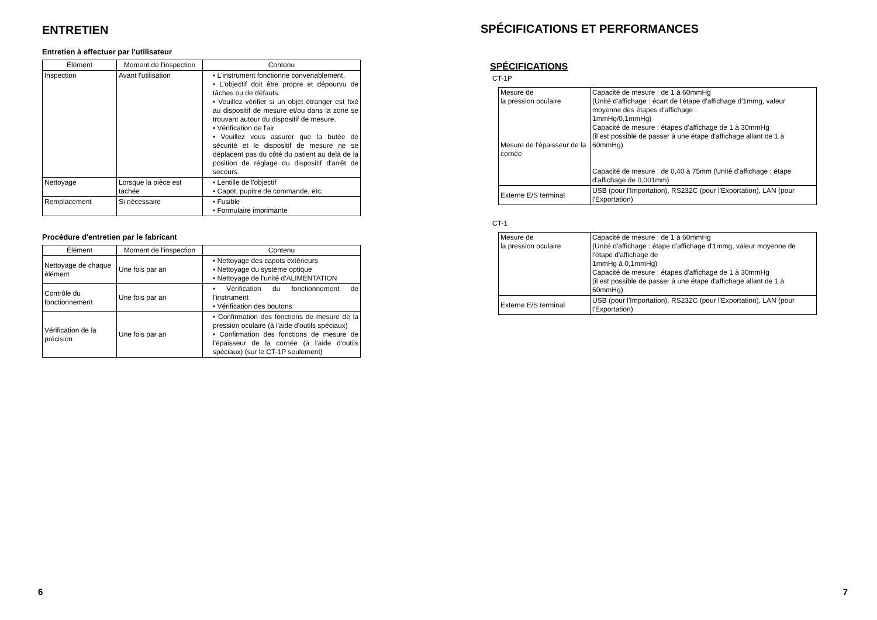ENTRETIEN
Entretien à effectuer par l'utilisateur
| Élément | Moment de l'inspection | Contenu |
| --- | --- | --- |
| Inspection | Avant l'utilisation | • L'instrument fonctionne convenablement. • L'objectif doit être propre et dépourvu de tâches ou de défauts. • Veuillez vérifier si un objet étranger est fixé au dispositif de mesure et/ou dans la zone se trouvant autour du dispositif de mesure. • Vérification de l'air • Veuillez vous assurer que la butée de sécurité et le dispositif de mesure ne se déplacent pas du côté du patient au delà de la position de réglage du dispositif d'arrêt de secours. |
| Nettoyage | Lorsque la pièce est tachée | • Lentille de l'objectif • Capot, pupitre de commande, etc. |
| Remplacement | Si nécessaire | • Fusible • Formulaire imprimante |
Procédure d'entretien par le fabricant
| Élément | Moment de l'inspection | Contenu |
| --- | --- | --- |
| Nettoyage de chaque élément | Une fois par an | • Nettoyage des capots extérieurs • Nettoyage du système optique • Nettoyage de l'unité d'ALIMENTATION |
| Contrôle du fonctionnement | Une fois par an | • Vérification du fonctionnement de l'instrument • Vérification des boutons |
| Vérification de la précision | Une fois par an | • Confirmation des fonctions de mesure de la pression oculaire (à l'aide d'outils spéciaux) • Confirmation des fonctions de mesure de l'épaisseur de la cornée (à l'aide d'outils spéciaux) (sur le CT-1P seulement) |
6
SPÉCIFICATIONS ET PERFORMANCES
SPÉCIFICATIONS
CT-1P
| Mesure de la pression oculaire Mesure de l'épaisseur de la cornée | Capacité de mesure : de 1 à 60mmHg (Unité d'affichage : écart de l'étape d'affichage d'1mmg, valeur moyenne des étapes d'affichage : 1mmHg/0,1mmHg) Capacité de mesure : étapes d'affichage de 1 à 30mmHg (il est possible de passer à une étape d'affichage allant de 1 à 60mmHg) Capacité de mesure : de 0,40 à 75mm (Unité d'affichage : étape d'affichage de 0,001mm) |
| Externe E/S terminal | USB (pour l'Importation), RS232C (pour l'Exportation), LAN (pour l'Exportation) |
CT-1
| Mesure de la pression oculaire | Capacité de mesure : de 1 à 60mmHg (Unité d'affichage : étape d'affichage d'1mmg, valeur moyenne de l'étape d'affichage de 1mmHg à 0,1mmHg) Capacité de mesure : étapes d'affichage de 1 à 30mmHg (il est possible de passer à une étape d'affichage allant de 1 à 60mmHg) |
| Externe E/S terminal | USB (pour l'Importation), RS232C (pour l'Exportation), LAN (pour l'Exportation) |
7